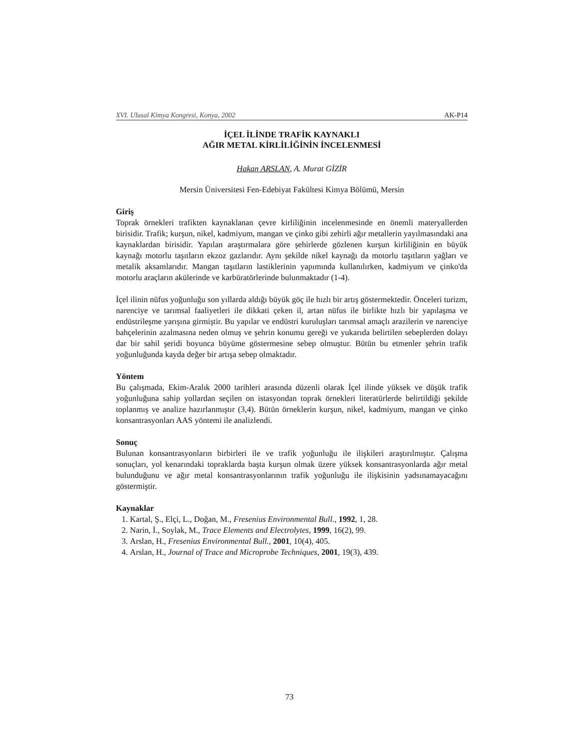XVI. Ulusal Kimya Kongresi, Konya, 2002 AK-P14
İÇEL İLİNDE TRAFİK KAYNAKLI
AĞIR METAL KİRLİLİĞİNİN İNCELENMESİ
Hakan ARSLAN, A. Murat GİZİR
Mersin Üniversitesi Fen-Edebiyat Fakültesi Kimya Bölümü, Mersin
Giriş
Toprak örnekleri trafikten kaynaklanan çevre kirliliğinin incelenmesinde en önemli materyallerden birisidir. Trafik; kurşun, nikel, kadmiyum, mangan ve çinko gibi zehirli ağır metallerin yayılmasındaki ana kaynaklardan birisidir. Yapılan araştırmalara göre şehirlerde gözlenen kurşun kirliliğinin en büyük kaynağı motorlu taşıtların ekzoz gazlarıdır. Aynı şekilde nikel kaynağı da motorlu taşıtların yağları ve metalik aksamlarıdır. Mangan taşıtların lastiklerinin yapımında kullanılırken, kadmiyum ve çinko'da motorlu araçların akülerinde ve karbüratörlerinde bulunmaktadır (1-4).
İçel ilinin nüfus yoğunluğu son yıllarda aldığı büyük göç ile hızlı bir artış göstermektedir. Önceleri turizm, narenciye ve tarımsal faaliyetleri ile dikkati çeken il, artan nüfus ile birlikte hızlı bir yapılaşma ve endüstrileşme yarışına girmiştir. Bu yapılar ve endüstri kuruluşları tarımsal amaçlı arazilerin ve narenciye bahçelerinin azalmasına neden olmuş ve şehrin konumu gereği ve yukarıda belirtilen sebeplerden dolayı dar bir sahil şeridi boyunca büyüme göstermesine sebep olmuştur. Bütün bu etmenler şehrin trafik yoğunluğunda kayda değer bir artışa sebep olmaktadır.
Yöntem
Bu çalışmada, Ekim-Aralık 2000 tarihleri arasında düzenli olarak İçel ilinde yüksek ve düşük trafik yoğunluğuna sahip yollardan seçilen on istasyondan toprak örnekleri literatürlerde belirtildiği şekilde toplanmış ve analize hazırlanmıştır (3,4). Bütün örneklerin kurşun, nikel, kadmiyum, mangan ve çinko konsantrasyonları AAS yöntemi ile analizlendi.
Sonuç
Bulunan konsantrasyonların birbirleri ile ve trafik yoğunluğu ile ilişkileri araştırılmıştır. Çalışma sonuçları, yol kenarındaki topraklarda başta kurşun olmak üzere yüksek konsantrasyonlarda ağır metal bulunduğunu ve ağır metal konsantrasyonlarının trafik yoğunluğu ile ilişkisinin yadsınamayacağını göstermiştir.
Kaynaklar
1. Kartal, Ş., Elçi, L., Doğan, M., Fresenius Environmental Bull., 1992, 1, 28.
2. Narin, İ., Soylak, M., Trace Elements and Electrolytes, 1999, 16(2), 99.
3. Arslan, H., Fresenius Environmental Bull., 2001, 10(4), 405.
4. Arslan, H., Journal of Trace and Microprobe Techniques, 2001, 19(3), 439.
73